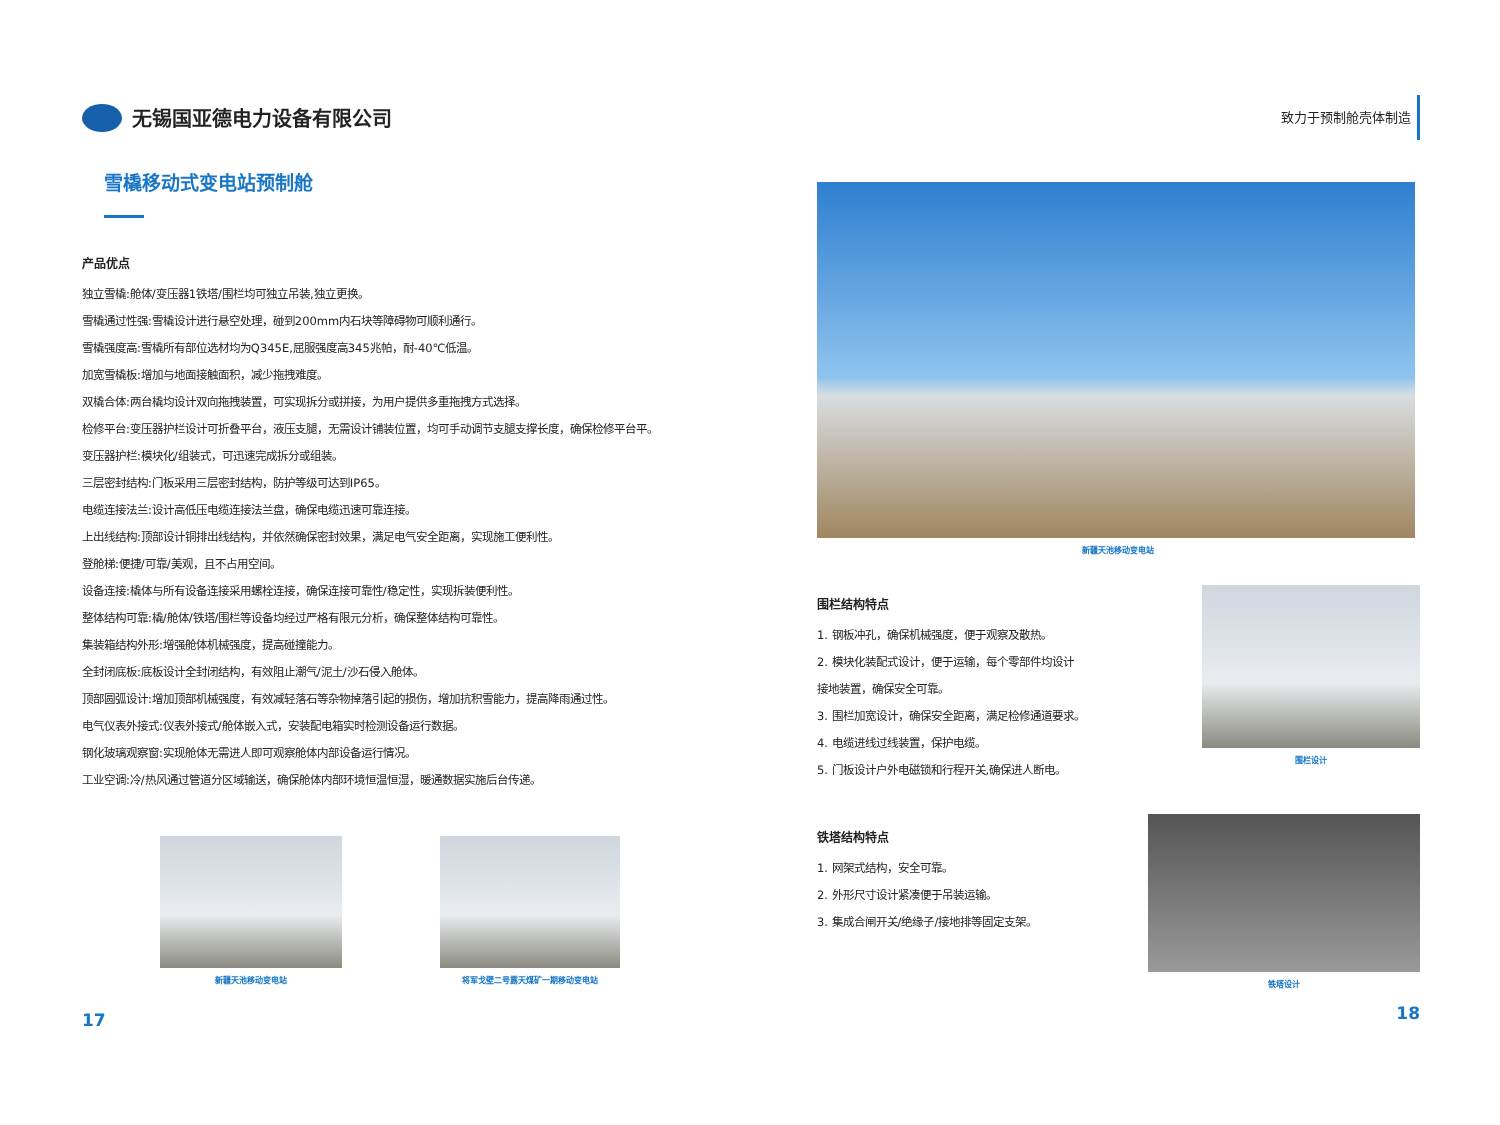无锡国亚德电力设备有限公司
雪橇移动式变电站预制舱
产品优点
独立雪橇:舱体/变压器1铁塔/围栏均可独立吊装,独立更换。
雪橇通过性强:雪橇设计进行悬空处理，碰到200mm内石块等障碍物可顺利通行。
雪橇强度高:雪橇所有部位选材均为Q345E,屈服强度高345兆帕，耐-40℃低温。
加宽雪橇板:增加与地面接触面积，减少拖拽难度。
双橇合体:两台橇均设计双向拖拽装置，可实现拆分或拼接，为用户提供多重拖拽方式选择。
检修平台:变压器护栏设计可折叠平台，液压支腿，无需设计铺装位置，均可手动调节支腿支撑长度，确保检修平台平。
变压器护栏:模块化/组装式，可迅速完成拆分或组装。
三层密封结构:门板采用三层密封结构，防护等级可达到IP65。
电缆连接法兰:设计高低压电缆连接法兰盘，确保电缆迅速可靠连接。
上出线结构:顶部设计铜排出线结构，并依然确保密封效果，满足电气安全距离，实现施工便利性。
登舱梯:便捷/可靠/美观，且不占用空间。
设备连接:橇体与所有设备连接采用螺栓连接，确保连接可靠性/稳定性，实现拆装便利性。
整体结构可靠:橇/舱体/铁塔/围栏等设备均经过严格有限元分析，确保整体结构可靠性。
集装箱结构外形:增强舱体机械强度，提高碰撞能力。
全封闭底板:底板设计全封闭结构，有效阻止潮气/泥土/沙石侵入舱体。
顶部圆弧设计:增加顶部机械强度，有效减轻落石等杂物掉落引起的损伤，增加抗积雪能力，提高降雨通过性。
电气仪表外接式:仪表外接式/舱体嵌入式，安装配电箱实时检测设备运行数据。
钢化玻璃观察窗:实现舱体无需进人即可观察舱体内部设备运行情况。
工业空调:冷/热风通过管道分区域输送，确保舱体内部环境恒温恒湿，暖通数据实施后台传递。
新疆天池移动变电站 将军戈壁二号露天煤矿一期移动变电站
17
致力于预制舱壳体制造
新疆天池移动变电站
围栏结构特点
1. 钢板冲孔，确保机械强度，便于观察及散热。
2. 模块化装配式设计，便于运输，每个零部件均设计
接地装置，确保安全可靠。
3. 围栏加宽设计，确保安全距离，满足检修通道要求。
4. 电缆进线过线装置，保护电缆。
5. 门板设计户外电磁锁和行程开关,确保进人断电。
围栏设计
铁塔结构特点
1. 网架式结构，安全可靠。
2. 外形尺寸设计紧凑便于吊装运输。
3. 集成合闸开关/绝缘子/接地排等固定支架。
铁塔设计
18